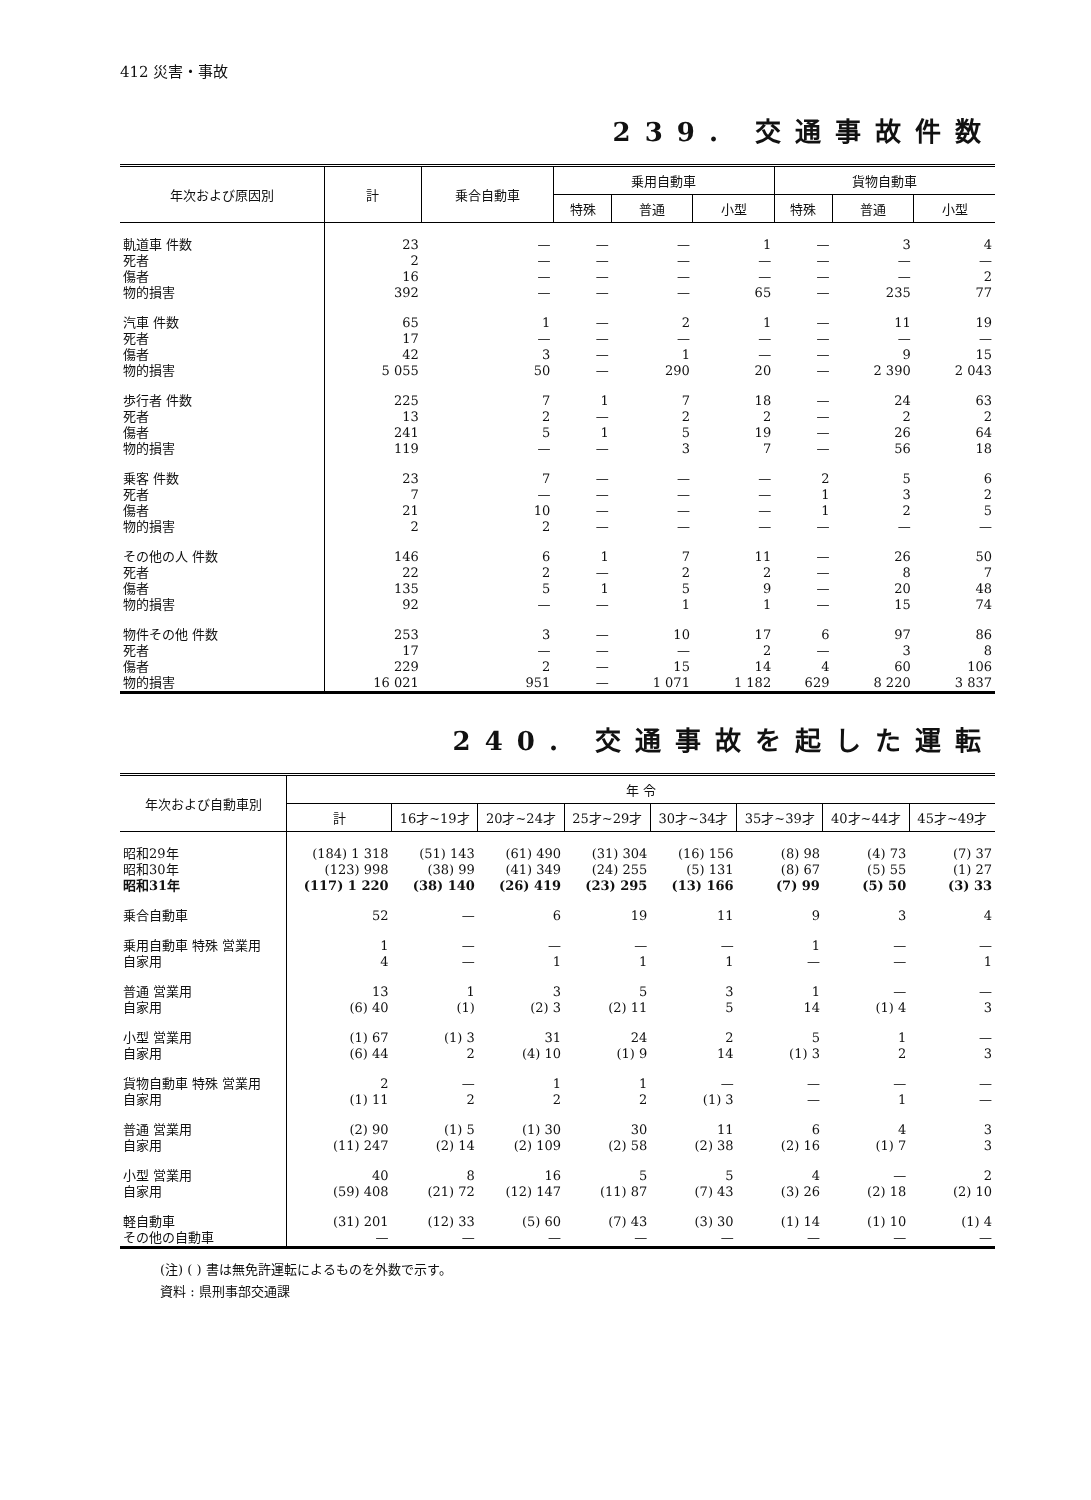412 災害・事故
239. 交通事故件数
| 年次および原因別 | 計 | 乗合自動車 | 乗用自動車 | | | 貨物自動車 | | |
| --- | --- | --- | --- | --- | --- | --- | --- | --- |
| | | | 特殊 | 普通 | 小型 | 特殊 | 普通 | 小型 |
| 軌道車 件数 | 23 | — | — | — | 1 | — | 3 | 4 |
| 死者 | 2 | — | — | — | — | — | — | — |
| 傷者 | 16 | — | — | — | — | — | — | 2 |
| 物的損害 | 392 | — | — | — | 65 | — | 235 | 77 |
| 汽車 件数 | 65 | 1 | — | 2 | 1 | — | 11 | 19 |
| 死者 | 17 | — | — | — | — | — | — | — |
| 傷者 | 42 | 3 | — | 1 | — | — | 9 | 15 |
| 物的損害 | 5 055 | 50 | — | 290 | 20 | — | 2 390 | 2 043 |
| 歩行者 件数 | 225 | 7 | 1 | 7 | 18 | — | 24 | 63 |
| 死者 | 13 | 2 | — | 2 | 2 | — | 2 | 2 |
| 傷者 | 241 | 5 | 1 | 5 | 19 | — | 26 | 64 |
| 物的損害 | 119 | — | — | 3 | 7 | — | 56 | 18 |
| 乗客 件数 | 23 | 7 | — | — | — | 2 | 5 | 6 |
| 死者 | 7 | — | — | — | — | 1 | 3 | 2 |
| 傷者 | 21 | 10 | — | — | — | 1 | 2 | 5 |
| 物的損害 | 2 | 2 | — | — | — | — | — | — |
| その他の人 件数 | 146 | 6 | 1 | 7 | 11 | — | 26 | 50 |
| 死者 | 22 | 2 | — | 2 | 2 | — | 8 | 7 |
| 傷者 | 135 | 5 | 1 | 5 | 9 | — | 20 | 48 |
| 物的損害 | 92 | — | — | 1 | 1 | — | 15 | 74 |
| 物件その他 件数 | 253 | 3 | — | 10 | 17 | 6 | 97 | 86 |
| 死者 | 17 | — | — | — | 2 | — | 3 | 8 |
| 傷者 | 229 | 2 | — | 15 | 14 | 4 | 60 | 106 |
| 物的損害 | 16 021 | 951 | — | 1 071 | 1 182 | 629 | 8 220 | 3 837 |
240. 交通事故を起した運転
| 年次および自動車別 | 年 令 | | | | | | | |
| --- | --- | --- | --- | --- | --- | --- | --- | --- |
| | 計 | 16才~19才 | 20才~24才 | 25才~29才 | 30才~34才 | 35才~39才 | 40才~44才 | 45才~49才 |
| 昭和29年 | (184) 1 318 | (51) 143 | (61) 490 | (31) 304 | (16) 156 | (8) 98 | (4) 73 | (7) 37 |
| 昭和30年 | (123) 998 | (38) 99 | (41) 349 | (24) 255 | (5) 131 | (8) 67 | (5) 55 | (1) 27 |
| 昭和31年 | (117) 1 220 | (38) 140 | (26) 419 | (23) 295 | (13) 166 | (7) 99 | (5) 50 | (3) 33 |
| 乗合自動車 | 52 | — | 6 | 19 | 11 | 9 | 3 | 4 |
| 乗用自動車 特殊 営業用 | 1 | — | — | — | — | 1 | — | — |
| 自家用 | 4 | — | 1 | 1 | 1 | — | — | 1 |
| 普通 営業用 | 13 | 1 | 3 | 5 | 3 | 1 | — | — |
| 自家用 | (6) 40 | (1) | (2) 3 | (2) 11 | 5 | 14 | (1) 4 | 3 |
| 小型 営業用 | (1) 67 | (1) 3 | 31 | 24 | 2 | 5 | 1 | — |
| 自家用 | (6) 44 | 2 | (4) 10 | (1) 9 | 14 | (1) 3 | 2 | 3 |
| 貨物自動車 特殊 営業用 | 2 | — | 1 | 1 | — | — | — | — |
| 自家用 | (1) 11 | 2 | 2 | 2 | (1) 3 | — | 1 | — |
| 普通 営業用 | (2) 90 | (1) 5 | (1) 30 | 30 | 11 | 6 | 4 | 3 |
| 自家用 | (11) 247 | (2) 14 | (2) 109 | (2) 58 | (2) 38 | (2) 16 | (1) 7 | 3 |
| 小型 営業用 | 40 | 8 | 16 | 5 | 5 | 4 | — | 2 |
| 自家用 | (59) 408 | (21) 72 | (12) 147 | (11) 87 | (7) 43 | (3) 26 | (2) 18 | (2) 10 |
| 軽自動車 | (31) 201 | (12) 33 | (5) 60 | (7) 43 | (3) 30 | (1) 14 | (1) 10 | (1) 4 |
| その他の自動車 | — | — | — | — | — | — | — | — |
(注) ( ) 書は無免許運転によるものを外数で示す。
資料 : 県刑事部交通課